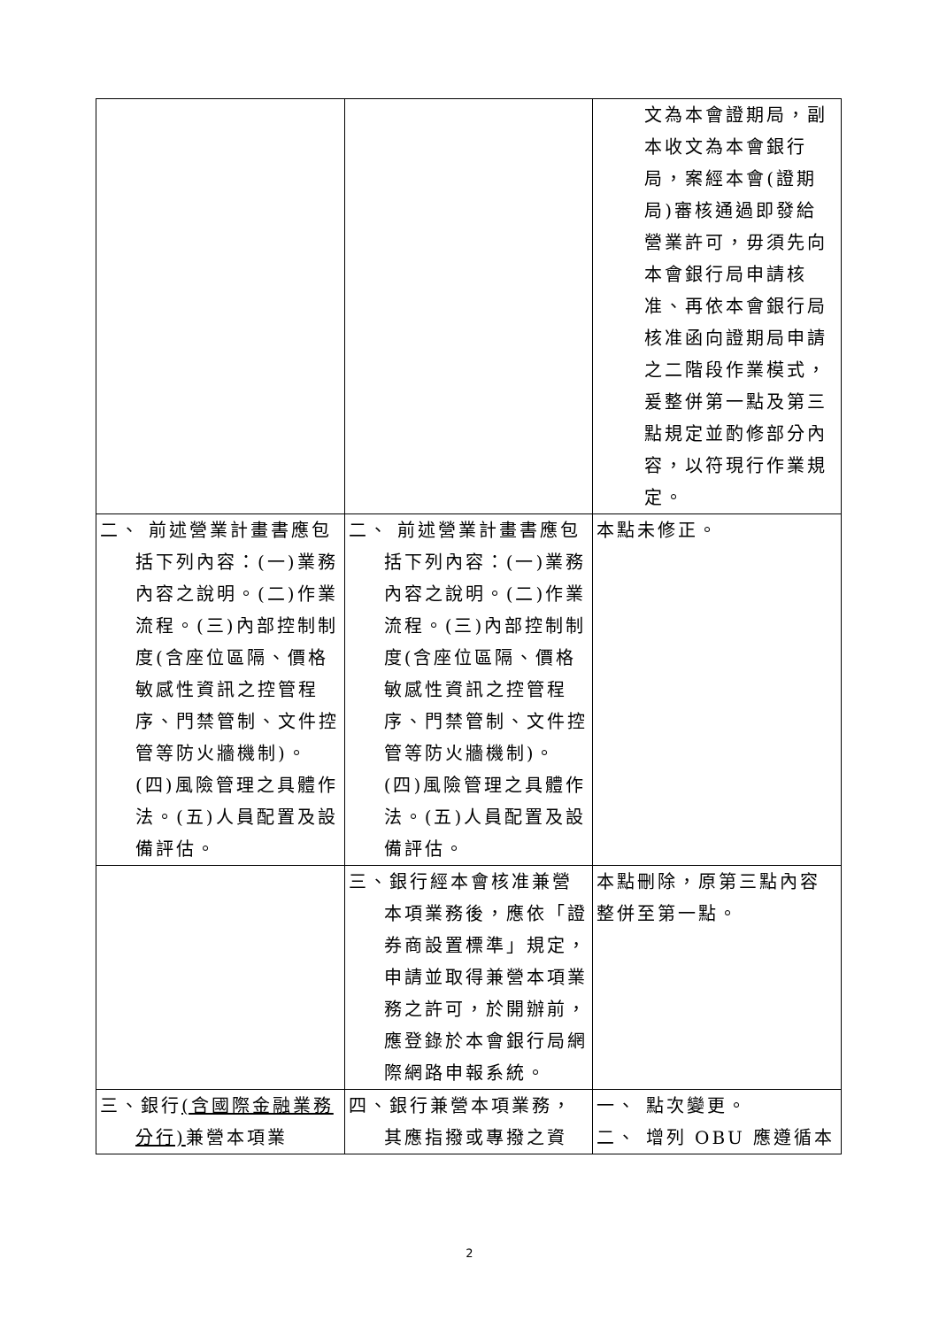| | | 文為本會證期局，副本收文為本會銀行局，案經本會(證期局)審核通過即發給營業許可，毋須先向本會銀行局申請核准、再依本會銀行局核准函向證期局申請之二階段作業模式，爰整併第一點及第三點規定並酌修部分內容，以符現行作業規定。 |
| 二、 前述營業計畫書應包括下列內容：(一)業務內容之說明。(二)作業流程。(三)內部控制制度(含座位區隔、價格敏感性資訊之控管程序、門禁管制、文件控管等防火牆機制)。(四)風險管理之具體作法。(五)人員配置及設備評估。 | 二、 前述營業計畫書應包括下列內容：(一)業務內容之說明。(二)作業流程。(三)內部控制制度(含座位區隔、價格敏感性資訊之控管程序、門禁管制、文件控管等防火牆機制)。(四)風險管理之具體作法。(五)人員配置及設備評估。 | 本點未修正。 |
| | 三、銀行經本會核准兼營本項業務後，應依「證券商設置標準」規定，申請並取得兼營本項業務之許可，於開辦前，應登錄於本會銀行局網際網路申報系統。 | 本點刪除，原第三點內容整併至第一點。 |
| 三、銀行 (含國際金融業務分行) 兼營本項業 | 四、銀行兼營本項業務，其應指撥或專撥之資 | 一、 點次變更。 二、 增列 OBU 應遵循本 |
2